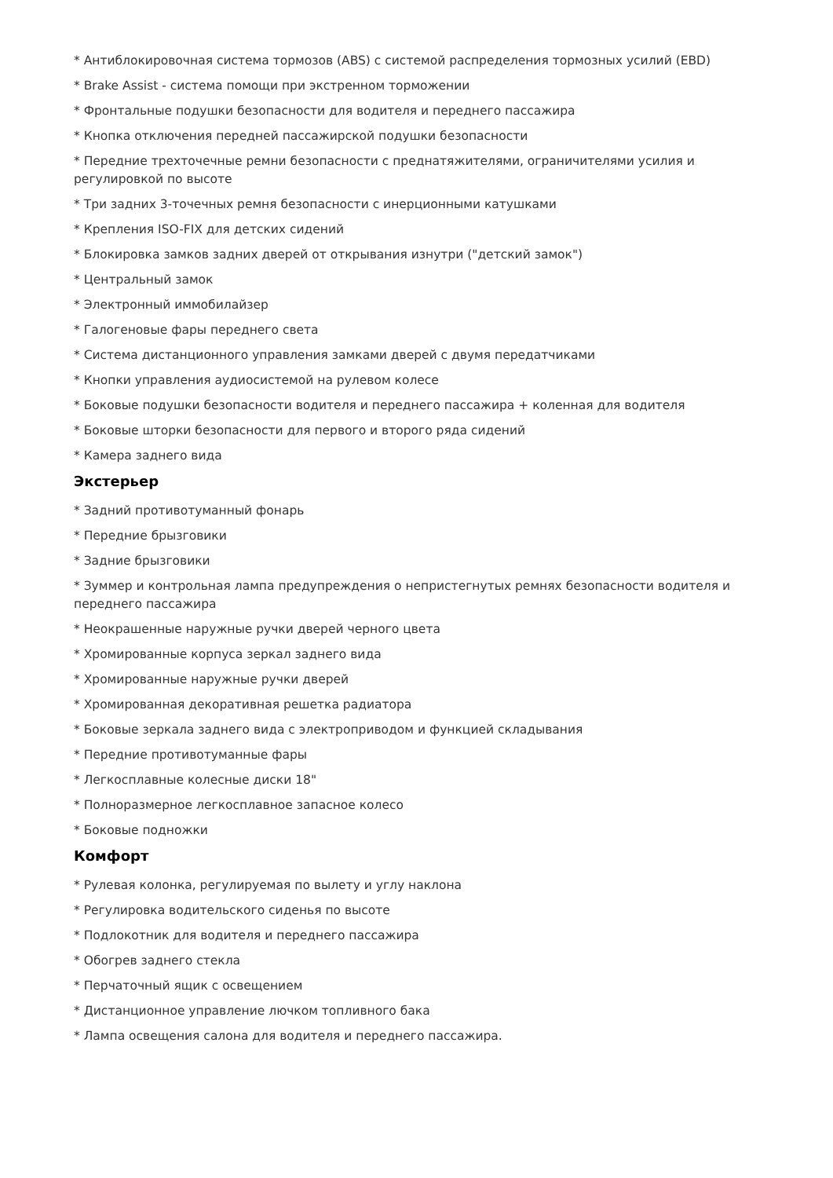* Антиблокировочная система тормозов (ABS) с системой распределения тормозных усилий (EBD)
* Brake Assist - система помощи при экстренном торможении
* Фронтальные подушки безопасности для водителя и переднего пассажира
* Кнопка отключения передней пассажирской подушки безопасности
* Передние трехточечные ремни безопасности с преднатяжителями, ограничителями усилия и регулировкой по высоте
* Три задних 3-точечных ремня безопасности с инерционными катушками
* Крепления ISO-FIX для детских сидений
* Блокировка замков задних дверей от открывания изнутри ("детский замок")
* Центральный замок
* Электронный иммобилайзер
* Галогеновые фары переднего света
* Система дистанционного управления замками дверей с двумя передатчиками
* Кнопки управления аудиосистемой на рулевом колесе
* Боковые подушки безопасности водителя и переднего пассажира + коленная для водителя
* Боковые шторки безопасности для первого и второго ряда сидений
* Камера заднего вида
Экстерьер
* Задний противотуманный фонарь
* Передние брызговики
* Задние брызговики
* Зуммер и контрольная лампа предупреждения о непристегнутых ремнях безопасности водителя и переднего пассажира
* Неокрашенные наружные ручки дверей черного цвета
* Хромированные корпуса зеркал заднего вида
* Хромированные наружные ручки дверей
* Хромированная декоративная решетка радиатора
* Боковые зеркала заднего вида с электроприводом и функцией складывания
* Передние противотуманные фары
* Легкосплавные колесные диски 18"
* Полноразмерное легкосплавное запасное колесо
* Боковые подножки
Комфорт
* Рулевая колонка, регулируемая по вылету и углу наклона
* Регулировка водительского сиденья по высоте
* Подлокотник для водителя и переднего пассажира
* Обогрев заднего стекла
* Перчаточный ящик с освещением
* Дистанционное управление лючком топливного бака
* Лампа освещения салона для водителя и переднего пассажира.